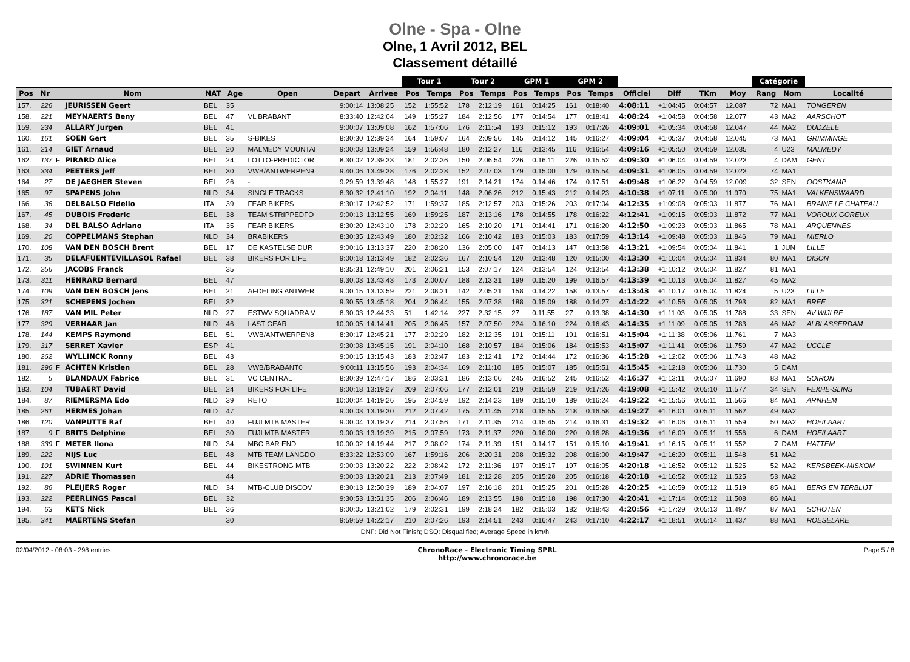Olne - Spa - Olne
Olne, 1 Avril 2012, BEL
Classement détaillé
| | | | | | | | | | Tour 1 | | Tour 2 | | GPM 1 | | GPM 2 | | | | | | Catégorie | | |
| --- | --- | --- | --- | --- | --- | --- | --- | --- | --- | --- | --- | --- | --- | --- | --- | --- | --- | --- | --- | --- | --- | --- | --- |
| Pos | Nr | | Nom | NAT | Age | Open | Depart | Arrivee | Pos | Temps | Pos | Temps | Pos | Temps | Pos | Temps | Officiel | Diff | TKm | Moy | Rang | Nom | Localité |
| 157. | 226 | | JEURISSEN Geert | BEL | 35 | | 9:00:14 | 13:08:25 | 152 | 1:55:52 | 178 | 2:12:19 | 161 | 0:14:25 | 161 | 0:18:40 | 4:08:11 | +1:04:45 | 0:04:57 | 12.087 | 72 | MA1 | TONGEREN |
| 158. | 221 | | MEYNAERTS Beny | BEL | 47 | VL BRABANT | 8:33:40 | 12:42:04 | 149 | 1:55:27 | 184 | 2:12:56 | 177 | 0:14:54 | 177 | 0:18:41 | 4:08:24 | +1:04:58 | 0:04:58 | 12.077 | 43 | MA2 | AARSCHOT |
| 159. | 234 | | ALLARY Jurgen | BEL | 41 | | 9:00:07 | 13:09:08 | 162 | 1:57:06 | 176 | 2:11:54 | 193 | 0:15:12 | 193 | 0:17:26 | 4:09:01 | +1:05:34 | 0:04:58 | 12.047 | 44 | MA2 | DUDZELE |
| 160. | 161 | | SOEN Gert | BEL | 35 | S-BIKES | 8:30:30 | 12:39:34 | 164 | 1:59:07 | 164 | 2:09:56 | 145 | 0:14:12 | 145 | 0:16:27 | 4:09:04 | +1:05:37 | 0:04:58 | 12.045 | 73 | MA1 | GRIMMINGE |
| 161. | 214 | | GIET Arnaud | BEL | 20 | MALMEDY MOUNTAI | 9:00:08 | 13:09:24 | 159 | 1:56:48 | 180 | 2:12:27 | 116 | 0:13:45 | 116 | 0:16:54 | 4:09:16 | +1:05:50 | 0:04:59 | 12.035 | 4 | U23 | MALMEDY |
| 162. | 137 | F | PIRARD Alice | BEL | 24 | LOTTO-PREDICTOR | 8:30:02 | 12:39:33 | 181 | 2:02:36 | 150 | 2:06:54 | 226 | 0:16:11 | 226 | 0:15:52 | 4:09:30 | +1:06:04 | 0:04:59 | 12.023 | 4 | DAM | GENT |
| 163. | 334 | | PEETERS Jeff | BEL | 30 | VWB/ANTWERPEN9 | 9:40:06 | 13:49:38 | 176 | 2:02:28 | 152 | 2:07:03 | 179 | 0:15:00 | 179 | 0:15:54 | 4:09:31 | +1:06:05 | 0:04:59 | 12.023 | 74 | MA1 | |
| 164. | 27 | | DE JAEGHER Steven | BEL | 26 | - | 9:29:59 | 13:39:48 | 148 | 1:55:27 | 191 | 2:14:21 | 174 | 0:14:46 | 174 | 0:17:51 | 4:09:48 | +1:06:22 | 0:04:59 | 12.009 | 32 | SEN | OOSTKAMP |
| 165. | 97 | | SPAPENS John | NLD | 34 | SINGLE TRACKS | 8:30:32 | 12:41:10 | 192 | 2:04:11 | 148 | 2:06:26 | 212 | 0:15:43 | 212 | 0:14:23 | 4:10:38 | +1:07:11 | 0:05:00 | 11.970 | 75 | MA1 | VALKENSWAARD |
| 166. | 36 | | DELBALSO Fidelio | ITA | 39 | FEAR BIKERS | 8:30:17 | 12:42:52 | 171 | 1:59:37 | 185 | 2:12:57 | 203 | 0:15:26 | 203 | 0:17:04 | 4:12:35 | +1:09:08 | 0:05:03 | 11.877 | 76 | MA1 | BRAINE LE CHATEAU |
| 167. | 45 | | DUBOIS Frederic | BEL | 38 | TEAM STRIPPEDFO | 9:00:13 | 13:12:55 | 169 | 1:59:25 | 187 | 2:13:16 | 178 | 0:14:55 | 178 | 0:16:22 | 4:12:41 | +1:09:15 | 0:05:03 | 11.872 | 77 | MA1 | VOROUX GOREUX |
| 168. | 34 | | DEL BALSO Adriano | ITA | 35 | FEAR BIKERS | 8:30:20 | 12:43:10 | 178 | 2:02:29 | 165 | 2:10:20 | 171 | 0:14:41 | 171 | 0:16:20 | 4:12:50 | +1:09:23 | 0:05:03 | 11.865 | 78 | MA1 | ARQUENNES |
| 169. | 20 | | COPPELMANS Stephan | NLD | 34 | BRABIKERS | 8:30:35 | 12:43:49 | 180 | 2:02:32 | 166 | 2:10:42 | 183 | 0:15:03 | 183 | 0:17:59 | 4:13:14 | +1:09:48 | 0:05:03 | 11.846 | 79 | MA1 | MIERLO |
| 170. | 108 | | VAN DEN BOSCH Brent | BEL | 17 | DE KASTELSE DUR | 9:00:16 | 13:13:37 | 220 | 2:08:20 | 136 | 2:05:00 | 147 | 0:14:13 | 147 | 0:13:58 | 4:13:21 | +1:09:54 | 0:05:04 | 11.841 | 1 | JUN | LILLE |
| 171. | 35 | | DELAFUENTEVILLASOL Rafael | BEL | 38 | BIKERS FOR LIFE | 9:00:18 | 13:13:49 | 182 | 2:02:36 | 167 | 2:10:54 | 120 | 0:13:48 | 120 | 0:15:00 | 4:13:30 | +1:10:04 | 0:05:04 | 11.834 | 80 | MA1 | DISON |
| 172. | 256 | | JACOBS Franck | | 35 | | 8:35:31 | 12:49:10 | 201 | 2:06:21 | 153 | 2:07:17 | 124 | 0:13:54 | 124 | 0:13:54 | 4:13:38 | +1:10:12 | 0:05:04 | 11.827 | 81 | MA1 | |
| 173. | 311 | | HENRARD Bernard | BEL | 47 | | 9:30:03 | 13:43:43 | 173 | 2:00:07 | 188 | 2:13:31 | 199 | 0:15:20 | 199 | 0:16:57 | 4:13:39 | +1:10:13 | 0:05:04 | 11.827 | 45 | MA2 | |
| 174. | 109 | | VAN DEN BOSCH Jens | BEL | 21 | AFDELING ANTWER | 9:00:15 | 13:13:59 | 221 | 2:08:21 | 142 | 2:05:21 | 158 | 0:14:22 | 158 | 0:13:57 | 4:13:43 | +1:10:17 | 0:05:04 | 11.824 | 5 | U23 | LILLE |
| 175. | 321 | | SCHEPENS Jochen | BEL | 32 | | 9:30:55 | 13:45:18 | 204 | 2:06:44 | 155 | 2:07:38 | 188 | 0:15:09 | 188 | 0:14:27 | 4:14:22 | +1:10:56 | 0:05:05 | 11.793 | 82 | MA1 | BREE |
| 176. | 187 | | VAN MIL Peter | NLD | 27 | ESTWV SQUADRA V | 8:30:03 | 12:44:33 | 51 | 1:42:14 | 227 | 2:32:15 | 27 | 0:11:55 | 27 | 0:13:38 | 4:14:30 | +1:11:03 | 0:05:05 | 11.788 | 33 | SEN | AV WIJLRE |
| 177. | 329 | | VERHAAR Jan | NLD | 46 | LAST GEAR | 10:00:05 | 14:14:41 | 205 | 2:06:45 | 157 | 2:07:50 | 224 | 0:16:10 | 224 | 0:16:43 | 4:14:35 | +1:11:09 | 0:05:05 | 11.783 | 46 | MA2 | ALBLASSERDAM |
| 178. | 144 | | KEMPS Raymond | BEL | 51 | VWB/ANTWERPEN8 | 8:30:17 | 12:45:21 | 177 | 2:02:29 | 182 | 2:12:35 | 191 | 0:15:11 | 191 | 0:16:51 | 4:15:04 | +1:11:38 | 0:05:06 | 11.761 | 7 | MA3 | |
| 179. | 317 | | SERRET Xavier | ESP | 41 | | 9:30:08 | 13:45:15 | 191 | 2:04:10 | 168 | 2:10:57 | 184 | 0:15:06 | 184 | 0:15:53 | 4:15:07 | +1:11:41 | 0:05:06 | 11.759 | 47 | MA2 | UCCLE |
| 180. | 262 | | WYLLINCK Ronny | BEL | 43 | | 9:00:15 | 13:15:43 | 183 | 2:02:47 | 183 | 2:12:41 | 172 | 0:14:44 | 172 | 0:16:36 | 4:15:28 | +1:12:02 | 0:05:06 | 11.743 | 48 | MA2 | |
| 181. | 296 | F | ACHTEN Kristien | BEL | 28 | VWB/BRABANT0 | 9:00:11 | 13:15:56 | 193 | 2:04:34 | 169 | 2:11:10 | 185 | 0:15:07 | 185 | 0:15:51 | 4:15:45 | +1:12:18 | 0:05:06 | 11.730 | 5 | DAM | |
| 182. | 5 | | BLANDAUX Fabrice | BEL | 31 | VC CENTRAL | 8:30:39 | 12:47:17 | 186 | 2:03:31 | 186 | 2:13:06 | 245 | 0:16:52 | 245 | 0:16:52 | 4:16:37 | +1:13:11 | 0:05:07 | 11.690 | 83 | MA1 | SOIRON |
| 183. | 104 | | TUBAERT David | BEL | 24 | BIKERS FOR LIFE | 9:00:18 | 13:19:27 | 209 | 2:07:06 | 177 | 2:12:01 | 219 | 0:15:59 | 219 | 0:17:26 | 4:19:08 | +1:15:42 | 0:05:10 | 11.577 | 34 | SEN | FEXHE-SLINS |
| 184. | 87 | | RIEMERSMA Edo | NLD | 39 | RETO | 10:00:04 | 14:19:26 | 195 | 2:04:59 | 192 | 2:14:23 | 189 | 0:15:10 | 189 | 0:16:24 | 4:19:22 | +1:15:56 | 0:05:11 | 11.566 | 84 | MA1 | ARNHEM |
| 185. | 261 | | HERMES Johan | NLD | 47 | | 9:00:03 | 13:19:30 | 212 | 2:07:42 | 175 | 2:11:45 | 218 | 0:15:55 | 218 | 0:16:58 | 4:19:27 | +1:16:01 | 0:05:11 | 11.562 | 49 | MA2 | |
| 186. | 120 | | VANPUTTE Raf | BEL | 40 | FUJI MTB MASTER | 9:00:04 | 13:19:37 | 214 | 2:07:56 | 171 | 2:11:35 | 214 | 0:15:45 | 214 | 0:16:31 | 4:19:32 | +1:16:06 | 0:05:11 | 11.559 | 50 | MA2 | HOEILAART |
| 187. | 9 | F | BRITS Delphine | BEL | 30 | FUJI MTB MASTER | 9:00:03 | 13:19:39 | 215 | 2:07:59 | 173 | 2:11:37 | 220 | 0:16:00 | 220 | 0:16:28 | 4:19:36 | +1:16:09 | 0:05:11 | 11.556 | 6 | DAM | HOEILAART |
| 188. | 339 | F | METER Ilona | NLD | 34 | MBC BAR END | 10:00:02 | 14:19:44 | 217 | 2:08:02 | 174 | 2:11:39 | 151 | 0:14:17 | 151 | 0:15:10 | 4:19:41 | +1:16:15 | 0:05:11 | 11.552 | 7 | DAM | HATTEM |
| 189. | 222 | | NIJS Luc | BEL | 48 | MTB TEAM LANGDO | 8:33:22 | 12:53:09 | 167 | 1:59:16 | 206 | 2:20:31 | 208 | 0:15:32 | 208 | 0:16:00 | 4:19:47 | +1:16:20 | 0:05:11 | 11.548 | 51 | MA2 | |
| 190. | 101 | | SWINNEN Kurt | BEL | 44 | BIKESTRONG MTB | 9:00:03 | 13:20:22 | 222 | 2:08:42 | 172 | 2:11:36 | 197 | 0:15:17 | 197 | 0:16:05 | 4:20:18 | +1:16:52 | 0:05:12 | 11.525 | 52 | MA2 | KERSBEEK-MISKOM |
| 191. | 227 | | ADRIE Thomassen | | 44 | | 9:00:03 | 13:20:21 | 213 | 2:07:49 | 181 | 2:12:28 | 205 | 0:15:28 | 205 | 0:16:18 | 4:20:18 | +1:16:52 | 0:05:12 | 11.525 | 53 | MA2 | |
| 192. | 86 | | PLEIJERS Roger | NLD | 34 | MTB-CLUB DISCOV | 8:30:13 | 12:50:39 | 189 | 2:04:07 | 197 | 2:16:18 | 201 | 0:15:25 | 201 | 0:15:28 | 4:20:25 | +1:16:59 | 0:05:12 | 11.519 | 85 | MA1 | BERG EN TERBLIJT |
| 193. | 322 | | PEERLINGS Pascal | BEL | 32 | | 9:30:53 | 13:51:35 | 206 | 2:06:46 | 189 | 2:13:55 | 198 | 0:15:18 | 198 | 0:17:30 | 4:20:41 | +1:17:14 | 0:05:12 | 11.508 | 86 | MA1 | |
| 194. | 63 | | KETS Nick | BEL | 36 | | 9:00:05 | 13:21:02 | 179 | 2:02:31 | 199 | 2:18:24 | 182 | 0:15:03 | 182 | 0:18:43 | 4:20:56 | +1:17:29 | 0:05:13 | 11.497 | 87 | MA1 | SCHOTEN |
| 195. | 341 | | MAERTENS Stefan | | 30 | | 9:59:59 | 14:22:17 | 210 | 2:07:26 | 193 | 2:14:51 | 243 | 0:16:47 | 243 | 0:17:10 | 4:22:17 | +1:18:51 | 0:05:14 | 11.437 | 88 | MA1 | ROESELARE |
DNF: Did Not Finish; DSQ: Disqualified; Average Speed in km/h
02/04/2012 - 08:03 - 298 entries ChronoRace - Electronic Timing SPRL
http://www.chronorace.be Page 5 / 8